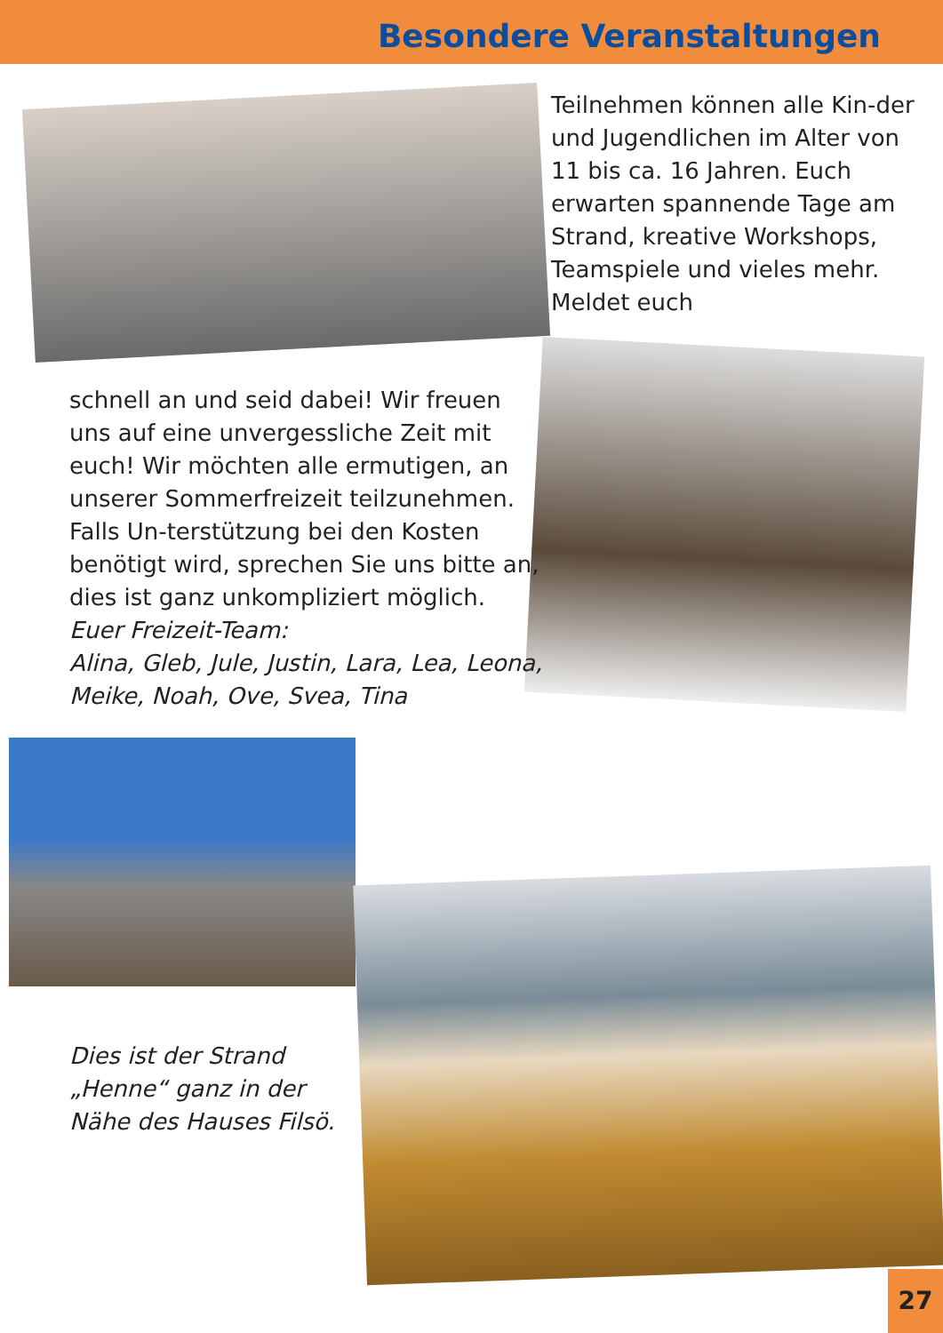Besondere Veranstaltungen
Teilnehmen können alle Kin-der und Jugendlichen im Alter von 11 bis ca. 16 Jahren. Euch erwarten spannende Tage am Strand, kreative Workshops, Teamspiele und vieles mehr. Meldet euch
schnell an und seid dabei! Wir freuen uns auf eine unvergessliche Zeit mit euch! Wir möchten alle ermutigen, an unserer Sommerfreizeit teilzunehmen. Falls Un-terstützung bei den Kosten benötigt wird, sprechen Sie uns bitte an, dies ist ganz unkompliziert möglich.
Euer Freizeit-Team:
Alina, Gleb, Jule, Justin, Lara, Lea, Leona, Meike, Noah, Ove, Svea, Tina
Dies ist der Strand „Henne“ ganz in der Nähe des Hauses Filsö.
27